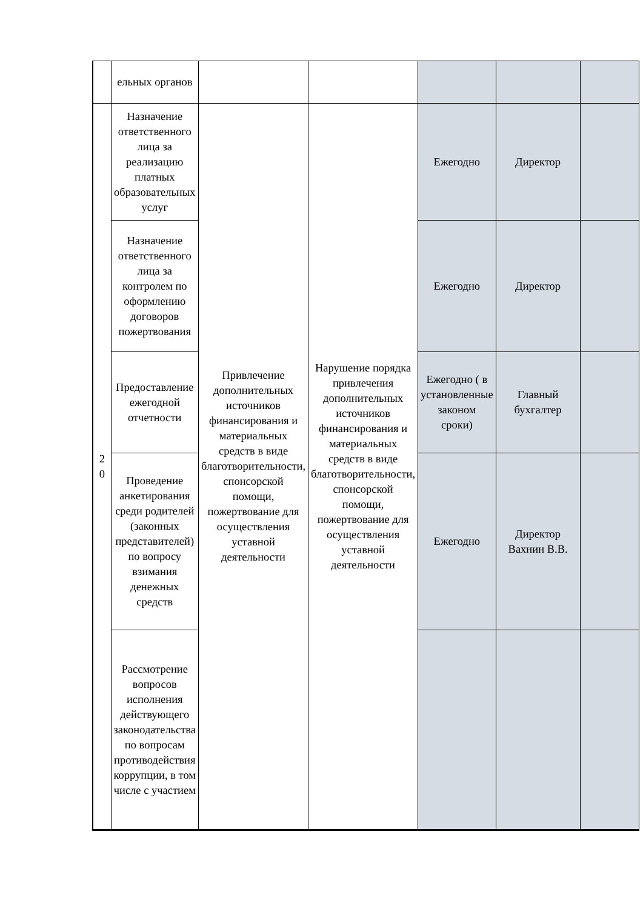| | ельных органов | | | | | |
| 2 0 | Назначение ответственного лица за реализацию платных образовательных услуг | Привлечение дополнительных источников финансирования и материальных средств в виде благотворительности, спонсорской помощи, пожертвование для осуществления уставной деятельности | Нарушение порядка привлечения дополнительных источников финансирования и материальных средств в виде благотворительности, спонсорской помощи, пожертвование для осуществления уставной деятельности | Ежегодно | Директор | |
| | Назначение ответственного лица за контролем по оформлению договоров пожертвования | | | Ежегодно | Директор | |
| | Предоставление ежегодной отчетности | | | Ежегодно ( в установленные законом сроки) | Главный бухгалтер | |
| | Проведение анкетирования среди родителей (законных представителей) по вопросу взимания денежных средств | | | Ежегодно | Директор Вахнин В.В. | |
| | Рассмотрение вопросов исполнения действующего законодательства по вопросам противодействия коррупции, в том числе с участием | | | | | |